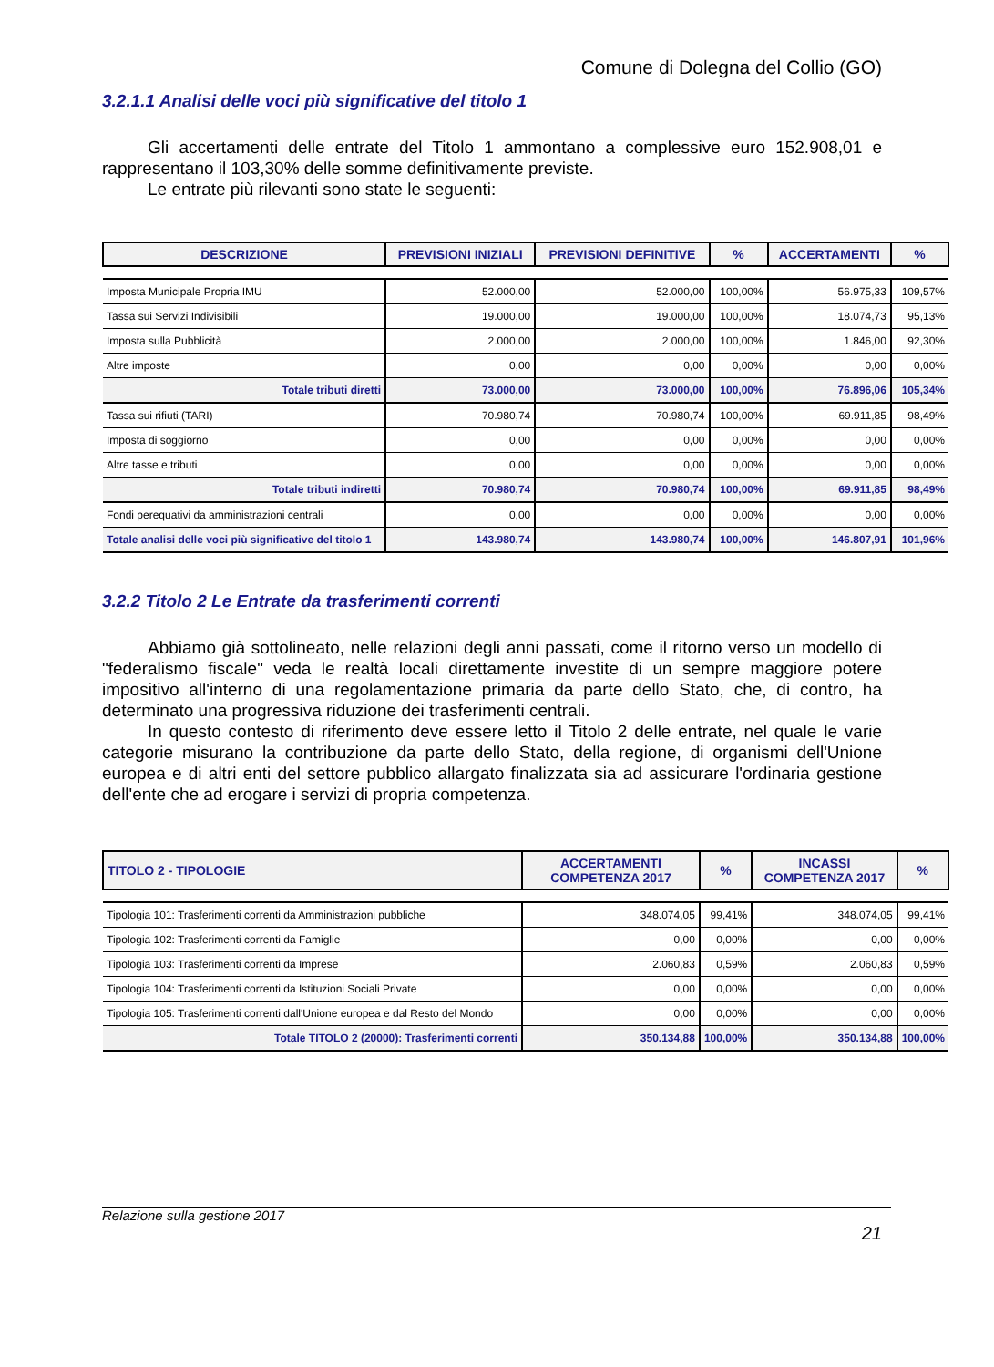Comune di Dolegna del Collio (GO)
3.2.1.1 Analisi delle voci più significative del titolo 1
Gli accertamenti delle entrate del Titolo 1 ammontano a complessive euro 152.908,01 e rappresentano il 103,30% delle somme definitivamente previste.
Le entrate più rilevanti sono state le seguenti:
| DESCRIZIONE | PREVISIONI INIZIALI | PREVISIONI DEFINITIVE | % | ACCERTAMENTI | % |
| --- | --- | --- | --- | --- | --- |
| Imposta Municipale Propria IMU | 52.000,00 | 52.000,00 | 100,00% | 56.975,33 | 109,57% |
| Tassa sui Servizi Indivisibili | 19.000,00 | 19.000,00 | 100,00% | 18.074,73 | 95,13% |
| Imposta sulla Pubblicità | 2.000,00 | 2.000,00 | 100,00% | 1.846,00 | 92,30% |
| Altre imposte | 0,00 | 0,00 | 0,00% | 0,00 | 0,00% |
| Totale tributi diretti | 73.000,00 | 73.000,00 | 100,00% | 76.896,06 | 105,34% |
| Tassa sui rifiuti (TARI) | 70.980,74 | 70.980,74 | 100,00% | 69.911,85 | 98,49% |
| Imposta di soggiorno | 0,00 | 0,00 | 0,00% | 0,00 | 0,00% |
| Altre tasse e tributi | 0,00 | 0,00 | 0,00% | 0,00 | 0,00% |
| Totale tributi indiretti | 70.980,74 | 70.980,74 | 100,00% | 69.911,85 | 98,49% |
| Fondi perequativi da amministrazioni centrali | 0,00 | 0,00 | 0,00% | 0,00 | 0,00% |
| Totale analisi delle voci più significative del titolo 1 | 143.980,74 | 143.980,74 | 100,00% | 146.807,91 | 101,96% |
3.2.2 Titolo 2 Le Entrate da trasferimenti correnti
Abbiamo già sottolineato, nelle relazioni degli anni passati, come il ritorno verso un modello di "federalismo fiscale" veda le realtà locali direttamente investite di un sempre maggiore potere impositivo all'interno di una regolamentazione primaria da parte dello Stato, che, di contro, ha determinato una progressiva riduzione dei trasferimenti centrali.
In questo contesto di riferimento deve essere letto il Titolo 2 delle entrate, nel quale le varie categorie misurano la contribuzione da parte dello Stato, della regione, di organismi dell'Unione europea e di altri enti del settore pubblico allargato finalizzata sia ad assicurare l'ordinaria gestione dell'ente che ad erogare i servizi di propria competenza.
| TITOLO 2 - TIPOLOGIE | ACCERTAMENTI COMPETENZA 2017 | % | INCASSI COMPETENZA 2017 | % |
| --- | --- | --- | --- | --- |
| Tipologia 101: Trasferimenti correnti da Amministrazioni pubbliche | 348.074,05 | 99,41% | 348.074,05 | 99,41% |
| Tipologia 102: Trasferimenti correnti da Famiglie | 0,00 | 0,00% | 0,00 | 0,00% |
| Tipologia 103: Trasferimenti correnti da Imprese | 2.060,83 | 0,59% | 2.060,83 | 0,59% |
| Tipologia 104: Trasferimenti correnti da Istituzioni Sociali Private | 0,00 | 0,00% | 0,00 | 0,00% |
| Tipologia 105: Trasferimenti correnti dall'Unione europea e dal Resto del Mondo | 0,00 | 0,00% | 0,00 | 0,00% |
| Totale TITOLO 2 (20000): Trasferimenti correnti | 350.134,88 | 100,00% | 350.134,88 | 100,00% |
Relazione sulla gestione 2017
21